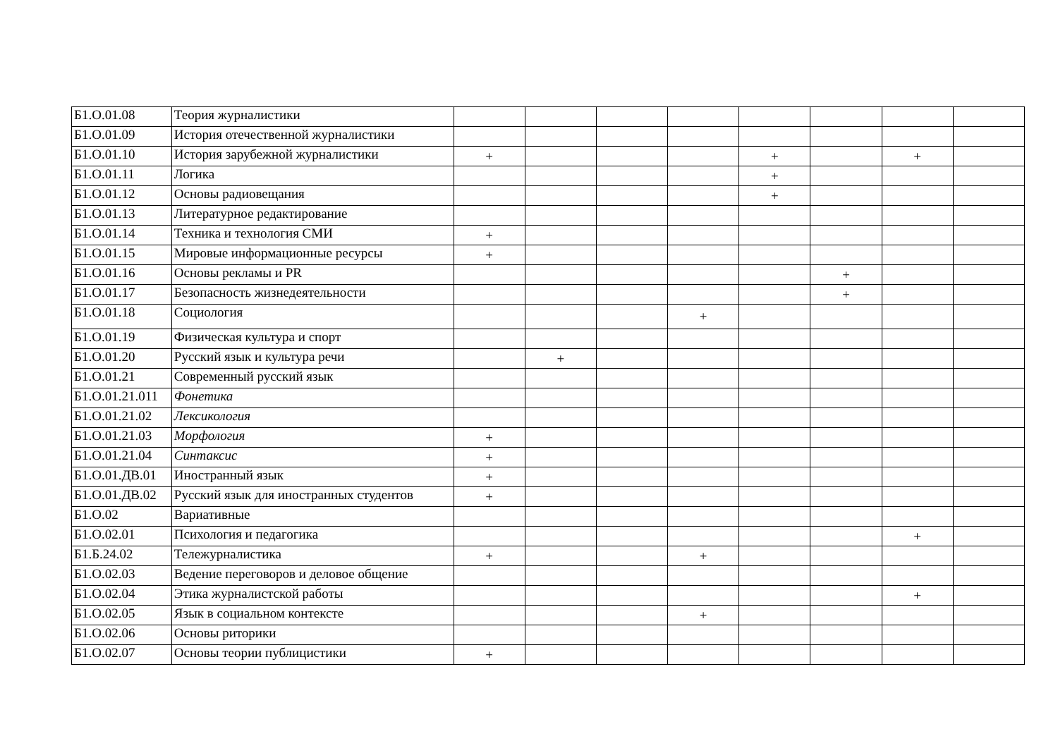| Б1.О.01.08 | Теория журналистики | | | | | | | | |
| Б1.О.01.09 | История отечественной журналистики | | | | | | | | |
| Б1.О.01.10 | История зарубежной журналистики | + | | | | + | | + | |
| Б1.О.01.11 | Логика | | | | | + | | | |
| Б1.О.01.12 | Основы радиовещания | | | | | + | | | |
| Б1.О.01.13 | Литературное редактирование | | | | | | | | |
| Б1.О.01.14 | Техника и технология СМИ | + | | | | | | | |
| Б1.О.01.15 | Мировые информационные ресурсы | + | | | | | | | |
| Б1.О.01.16 | Основы рекламы и PR | | | | | | + | | |
| Б1.О.01.17 | Безопасность жизнедеятельности | | | | | | + | | |
| Б1.О.01.18 | Социология | | | | + | | | | |
| Б1.О.01.19 | Физическая культура и спорт | | | | | | | | |
| Б1.О.01.20 | Русский язык и культура речи | | + | | | | | | |
| Б1.О.01.21 | Современный русский язык | | | | | | | | |
| Б1.О.01.21.011 | Фонетика | | | | | | | | |
| Б1.О.01.21.02 | Лексикология | | | | | | | | |
| Б1.О.01.21.03 | Морфология | + | | | | | | | |
| Б1.О.01.21.04 | Синтаксис | + | | | | | | | |
| Б1.О.01.ДВ.01 | Иностранный язык | + | | | | | | | |
| Б1.О.01.ДВ.02 | Русский язык для иностранных студентов | + | | | | | | | |
| Б1.О.02 | Вариативные | | | | | | | | |
| Б1.О.02.01 | Психология и педагогика | | | | | | | + | |
| Б1.Б.24.02 | Тележурналистика | + | | | + | | | | |
| Б1.О.02.03 | Ведение переговоров и деловое общение | | | | | | | | |
| Б1.О.02.04 | Этика журналистской работы | | | | | | | + | |
| Б1.О.02.05 | Язык в социальном контексте | | | | + | | | | |
| Б1.О.02.06 | Основы риторики | | | | | | | | |
| Б1.О.02.07 | Основы теории публицистики | + | | | | | | | |